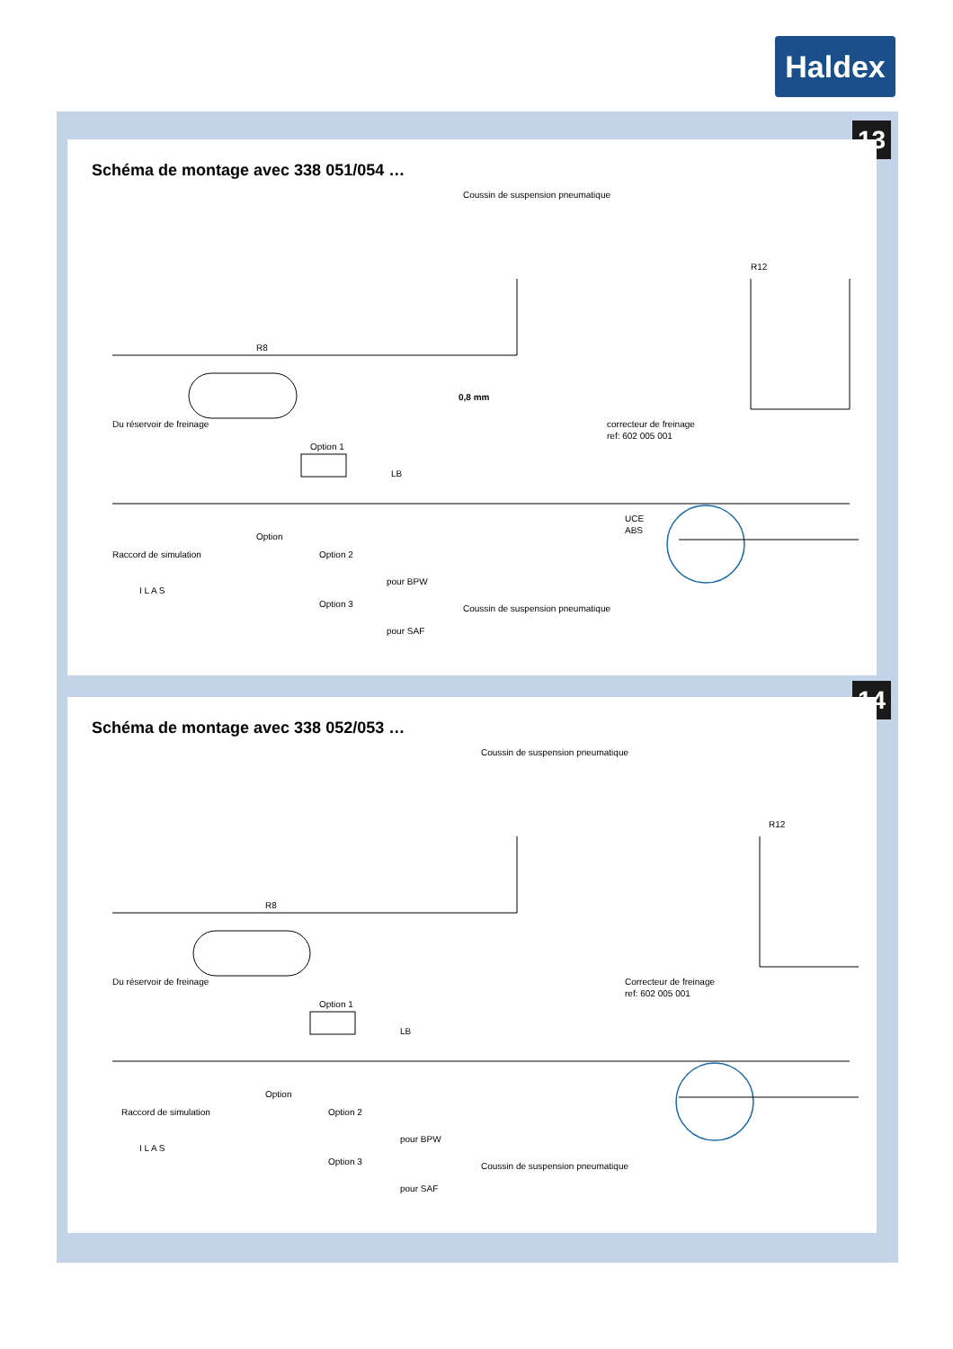Haldex
13
Schéma de montage avec 338 051/054 …
Coussin de suspension pneumatique
R12
R8
0,8 mm
Du réservoir de freinage
Raccord de simulation
Option 1
LB
correcteur de freinage
ref: 602 005 001
UCE
ABS
I L A S
Option
Option 2
pour BPW
Option 3
pour SAF
Coussin de suspension pneumatique
14
Schéma de montage avec 338 052/053 …
Coussin de suspension pneumatique
R12
R8
Du réservoir de freinage
Raccord de simulation
Option 1
LB
Correcteur de freinage
ref: 602 005 001
I L A S
Option
Option 2
pour BPW
Option 3
pour SAF
Coussin de suspension pneumatique